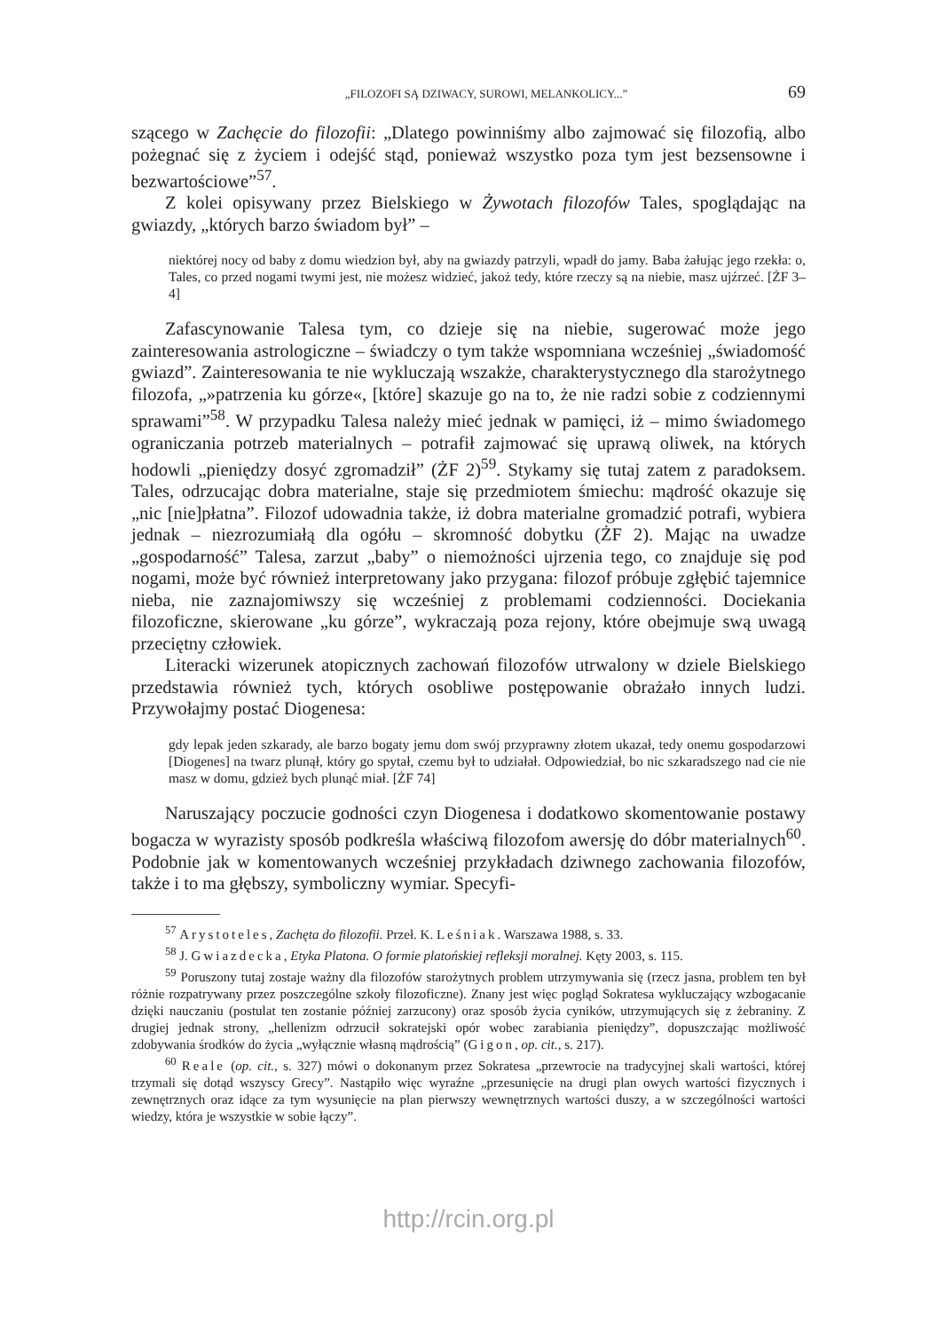„FILOZOFI SĄ DZIWACY, SUROWI, MELANKOLICY...” 69
szącego w Zachęcie do filozofii: „Dlatego powinniśmy albo zajmować się filozofią, albo pożegnać się z życiem i odejść stąd, ponieważ wszystko poza tym jest bezsensowne i bezwartościowe”<sup>57</sup>.
Z kolei opisywany przez Bielskiego w Żywotach filozofów Tales, spoglądając na gwiazdy, „których barzo świadom był” –
niektórej nocy od baby z domu wiedzion był, aby na gwiazdy patrzyli, wpadł do jamy. Baba żałując jego rzekła: o, Tales, co przed nogami twymi jest, nie możesz widzieć, jakoż tedy, które rzeczy są na niebie, masz ujźrzeć. [ŻF 3–4]
Zafascynowanie Talesa tym, co dzieje się na niebie, sugerować może jego zainteresowania astrologiczne – świadczy o tym także wspomniana wcześniej „świadomość gwiazd”. Zainteresowania te nie wykluczają wszakże, charakterystycznego dla starożytnego filozofa, „»patrzenia ku górze«, [które] skazuje go na to, że nie radzi sobie z codziennymi sprawami”<sup>58</sup>. W przypadku Talesa należy mieć jednak w pamięci, iż – mimo świadomego ograniczania potrzeb materialnych – potrafił zajmować się uprawą oliwek, na których hodowli „pieniędzy dosyć zgromadził” (ŻF 2)<sup>59</sup>. Stykamy się tutaj zatem z paradoksem. Tales, odrzucając dobra materialne, staje się przedmiotem śmiechu: mądrość okazuje się „nic [nie]płatna”. Filozof udowadnia także, iż dobra materialne gromadzić potrafi, wybiera jednak – niezrozumiałą dla ogółu – skromność dobytku (ŻF 2). Mając na uwadze „gospodarność” Talesa, zarzut „baby” o niemożności ujrzenia tego, co znajduje się pod nogami, może być również interpretowany jako przygana: filozof próbuje zgłębić tajemnice nieba, nie zaznajomiwszy się wcześniej z problemami codzienności. Dociekania filozoficzne, skierowane „ku górze”, wykraczają poza rejony, które obejmuje swą uwagą przeciętny człowiek.
Literacki wizerunek atopicznych zachowań filozofów utrwalony w dziele Bielskiego przedstawia również tych, których osobliwe postępowanie obrażało innych ludzi. Przywołajmy postać Diogenesa:
gdy lepak jeden szkarady, ale barzo bogaty jemu dom swój przyprawny złotem ukazał, tedy onemu gospodarzowi [Diogenes] na twarz plunął, który go spytał, czemu był to udziałał. Odpowiedział, bo nic szkaradszego nad cie nie masz w domu, gdzież bych plunąć miał. [ŻF 74]
Naruszający poczucie godności czyn Diogenesa i dodatkowo skomentowanie postawy bogacza w wyrazisty sposób podkreśla właściwą filozofom awersję do dóbr materialnych<sup>60</sup>. Podobnie jak w komentowanych wcześniej przykładach dziwnego zachowania filozofów, także i to ma głębszy, symboliczny wymiar. Specyfi-
<sup>57</sup> Arystoteles, Zachęta do filozofii. Przeł. K. Leśniak. Warszawa 1988, s. 33.
<sup>58</sup> J. Gwiazdecka, Etyka Platona. O formie platońskiej refleksji moralnej. Kęty 2003, s. 115.
<sup>59</sup> Poruszony tutaj zostaje ważny dla filozofów starożytnych problem utrzymywania się (rzecz jasna, problem ten był różnie rozpatrywany przez poszczególne szkoły filozoficzne). Znany jest więc pogląd Sokratesa wykluczający wzbogacanie dzięki nauczaniu (postulat ten zostanie później zarzucony) oraz sposób życia cyników, utrzymujących się z żebraniny. Z drugiej jednak strony, „hellenizm odrzucił sokratejski opór wobec zarabiania pieniędzy”, dopuszczając możliwość zdobywania środków do życia „wyłącznie własną mądrością” (Gigon, op. cit., s. 217).
<sup>60</sup> Reale (op. cit., s. 327) mówi o dokonanym przez Sokratesa „przewrocie na tradycyjnej skali wartości, której trzymali się dotąd wszyscy Grecy”. Nastąpiło więc wyraźne „przesunięcie na drugi plan owych wartości fizycznych i zewnętrznych oraz idące za tym wysunięcie na plan pierwszy wewnętrznych wartości duszy, a w szczególności wartości wiedzy, która je wszystkie w sobie łączy”.
http://rcin.org.pl